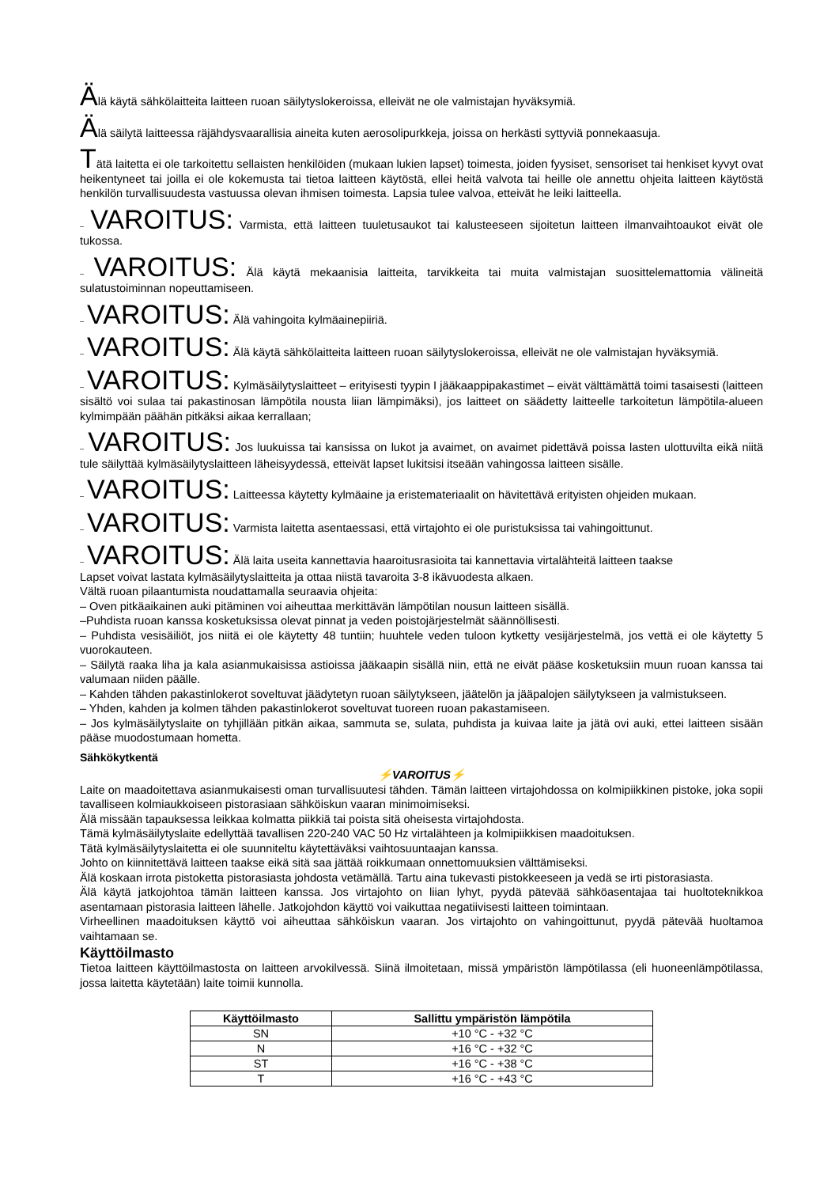Älä käytä sähkölaitteita laitteen ruoan säilytyslokeroissa, elleivät ne ole valmistajan hyväksymiä.
Älä säilytä laitteessa räjähdysvaarallisia aineita kuten aerosolipurkkeja, joissa on herkästi syttyviä ponnekaasuja.
Tätä laitetta ei ole tarkoitettu sellaisten henkilöiden (mukaan lukien lapset) toimesta, joiden fyysiset, sensoriset tai henkiset kyvyt ovat heikentyneet tai joilla ei ole kokemusta tai tietoa laitteen käytöstä, ellei heitä valvota tai heille ole annettu ohjeita laitteen käytöstä henkilön turvallisuudesta vastuussa olevan ihmisen toimesta. Lapsia tulee valvoa, etteivät he leiki laitteella.
– VAROITUS: Varmista, että laitteen tuuletusaukot tai kalusteeseen sijoitetun laitteen ilmanvaihtoaukot eivät ole tukossa.
– VAROITUS: Älä käytä mekaanisia laitteita, tarvikkeita tai muita valmistajan suosittelemattomia välineitä sulatustoiminnan nopeuttamiseen.
– VAROITUS: Älä vahingoita kylmäainepiiriä.
– VAROITUS: Älä käytä sähkölaitteita laitteen ruoan säilytyslokeroissa, elleivät ne ole valmistajan hyväksymiä.
– VAROITUS: Kylmäsäilytyslaitteet – erityisesti tyypin I jääkaappipakastimet – eivät välttämättä toimi tasaisesti (laitteen sisältö voi sulaa tai pakastinosan lämpötila nousta liian lämpimäksi), jos laitteet on säädetty laitteelle tarkoitetun lämpötila-alueen kylmimpään päähän pitkäksi aikaa kerrallaan;
– VAROITUS: Jos luukuissa tai kansissa on lukot ja avaimet, on avaimet pidettävä poissa lasten ulottuvilta eikä niitä tule säilyttää kylmäsäilytyslaitteen läheisyydessä, etteivät lapset lukitsisi itseään vahingossa laitteen sisälle.
– VAROITUS: Laitteessa käytetty kylmäaine ja eristemateriaalit on hävitettävä erityisten ohjeiden mukaan.
– VAROITUS: Varmista laitetta asentaessasi, että virtajohto ei ole puristuksissa tai vahingoittunut.
– VAROITUS: Älä laita useita kannettavia haaroitusrasioita tai kannettavia virtalähteitä laitteen taakse
Lapset voivat lastata kylmäsäilytyslaitteita ja ottaa niistä tavaroita 3-8 ikävuodesta alkaen.
Vältä ruoan pilaantumista noudattamalla seuraavia ohjeita:
– Oven pitkäaikainen auki pitäminen voi aiheuttaa merkittävän lämpötilan nousun laitteen sisällä.
–Puhdista ruoan kanssa kosketuksissa olevat pinnat ja veden poistojärjestelmät säännöllisesti.
– Puhdista vesisäiliöt, jos niitä ei ole käytetty 48 tuntiin; huuhtele veden tuloon kytketty vesijärjestelmä, jos vettä ei ole käytetty 5 vuorokauteen.
– Säilytä raaka liha ja kala asianmukaisissa astioissa jääkaapin sisällä niin, että ne eivät pääse kosketuksiin muun ruoan kanssa tai valumaan niiden päälle.
– Kahden tähden pakastinlokerot soveltuvat jäädytetyn ruoan säilytykseen, jäätelön ja jääpalojen säilytykseen ja valmistukseen.
– Yhden, kahden ja kolmen tähden pakastinlokerot soveltuvat tuoreen ruoan pakastamiseen.
– Jos kylmäsäilytyslaite on tyhjillään pitkän aikaa, sammuta se, sulata, puhdista ja kuivaa laite ja jätä ovi auki, ettei laitteen sisään pääse muodostumaan hometta.
Sähkökytkentä
⚡VAROITUS⚡
Laite on maadoitettava asianmukaisesti oman turvallisuutesi tähden. Tämän laitteen virtajohdossa on kolmipiikkinen pistoke, joka sopii tavalliseen kolmiaukkoiseen pistorasiaan sähköiskun vaaran minimoimiseksi.
Älä missään tapauksessa leikkaa kolmatta piikkiä tai poista sitä oheisesta virtajohdosta.
Tämä kylmäsäilytyslaite edellyttää tavallisen 220-240 VAC 50 Hz virtalähteen ja kolmipiikkisen maadoituksen.
Tätä kylmäsäilytyslaitetta ei ole suunniteltu käytettäväksi vaihtosuuntaajan kanssa.
Johto on kiinnitettävä laitteen taakse eikä sitä saa jättää roikkumaan onnettomuuksien välttämiseksi.
Älä koskaan irrota pistoketta pistorasiasta johdosta vetämällä. Tartu aina tukevasti pistokkeeseen ja vedä se irti pistorasiasta.
Älä käytä jatkojohtoa tämän laitteen kanssa. Jos virtajohto on liian lyhyt, pyydä pätevää sähköasentajaa tai huoltoteknikkoa asentamaan pistorasia laitteen lähelle. Jatkojohdon käyttö voi vaikuttaa negatiivisesti laitteen toimintaan.
Virheellinen maadoituksen käyttö voi aiheuttaa sähköiskun vaaran. Jos virtajohto on vahingoittunut, pyydä pätevää huoltamoa vaihtamaan se.
Käyttöilmasto
Tietoa laitteen käyttöilmastosta on laitteen arvokilvessä. Siinä ilmoitetaan, missä ympäristön lämpötilassa (eli huoneenlämpötilassa, jossa laitetta käytetään) laite toimii kunnolla.
| Käyttöilmasto | Sallittu ympäristön lämpötila |
| --- | --- |
| SN | +10 °C - +32 °C |
| N | +16 °C - +32 °C |
| ST | +16 °C - +38 °C |
| T | +16 °C - +43 °C |